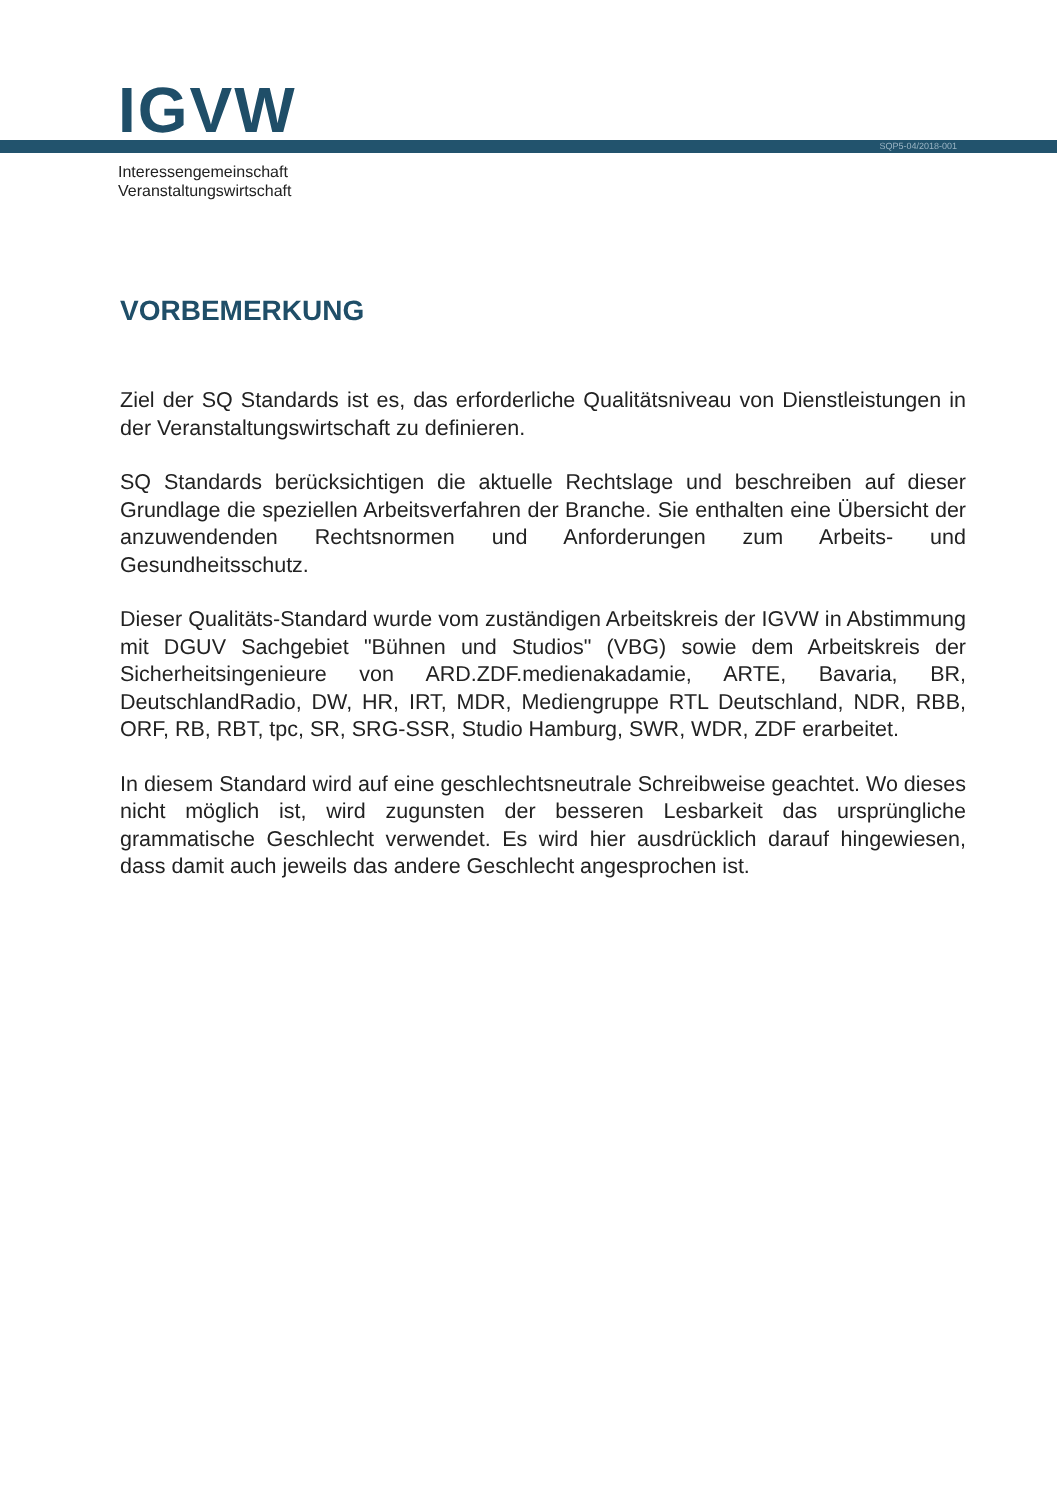IGVW SQP5-04/2018-001
Interessengemeinschaft
Veranstaltungswirtschaft
VORBEMERKUNG
Ziel der SQ Standards ist es, das erforderliche Qualitätsniveau von Dienstleistungen in der Veranstaltungswirtschaft zu definieren.
SQ Standards berücksichtigen die aktuelle Rechtslage und beschreiben auf dieser Grundlage die speziellen Arbeitsverfahren der Branche. Sie enthalten eine Übersicht der anzuwendenden Rechtsnormen und Anforderungen zum Arbeits- und Gesundheitsschutz.
Dieser Qualitäts-Standard wurde vom zuständigen Arbeitskreis der IGVW in Abstimmung mit DGUV Sachgebiet "Bühnen und Studios" (VBG) sowie dem Arbeitskreis der Sicherheitsingenieure von ARD.ZDF.medienakadamie, ARTE, Bavaria, BR, DeutschlandRadio, DW, HR, IRT, MDR, Mediengruppe RTL Deutschland, NDR, RBB, ORF, RB, RBT, tpc, SR, SRG-SSR, Studio Hamburg, SWR, WDR, ZDF erarbeitet.
In diesem Standard wird auf eine geschlechtsneutrale Schreibweise geachtet. Wo dieses nicht möglich ist, wird zugunsten der besseren Lesbarkeit das ursprüngliche grammatische Geschlecht verwendet. Es wird hier ausdrücklich darauf hingewiesen, dass damit auch jeweils das andere Geschlecht angesprochen ist.